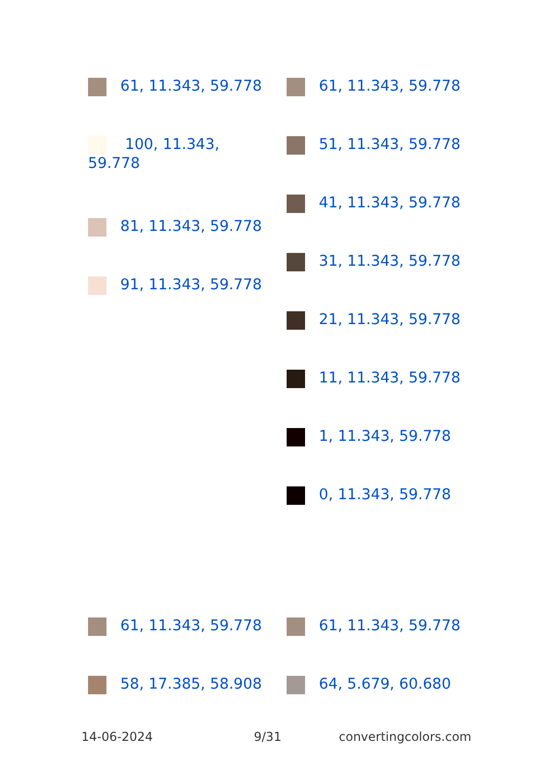61, 11.343, 59.778
100, 11.343, 59.778
81, 11.343, 59.778
91, 11.343, 59.778
61, 11.343, 59.778
51, 11.343, 59.778
41, 11.343, 59.778
31, 11.343, 59.778
21, 11.343, 59.778
11, 11.343, 59.778
1, 11.343, 59.778
0, 11.343, 59.778
61, 11.343, 59.778
58, 17.385, 58.908
61, 11.343, 59.778
64, 5.679, 60.680
14-06-2024 9/31 convertingcolors.com